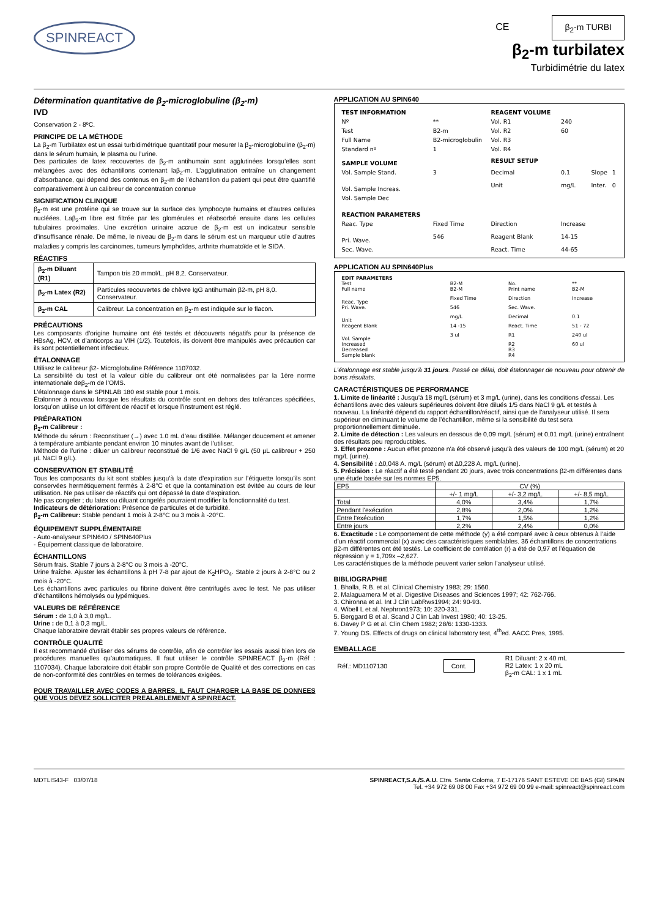SPINREACT
CE β<sub>2</sub>-m TURBI
β<sub>2</sub>-m turbilatex
Turbidimétrie du latex
Détermination quantitative de β<sub>2</sub>-microglobuline (β<sub>2</sub>-m)
IVD
Conservation 2 - 8ºC.
PRINCIPE DE LA MÉTHODE
La β<sub>2</sub>-m Turbilatex est un essai turbidimétrique quantitatif pour mesurer la β<sub>2</sub>-microglobuline (β<sub>2</sub>-m) dans le sérum humain, le plasma ou l’urine.
Des particules de latex recouvertes de β<sub>2</sub>-m antihumain sont agglutinées lorsqu’elles sont mélangées avec des échantillons contenant laβ<sub>2</sub>-m. L’agglutination entraîne un changement d’absorbance, qui dépend des contenus en β<sub>2</sub>-m de l’échantillon du patient qui peut être quantifié comparativement à un calibreur de concentration connue
SIGNIFICATION CLINIQUE
β<sub>2</sub>-m est une protéine qui se trouve sur la surface des lymphocyte humains et d’autres cellules nucléées. Laβ<sub>2</sub>-m libre est filtrée par les glomérules et réabsorbé ensuite dans les cellules tubulaires proximales. Une excrétion urinaire accrue de β<sub>2</sub>-m est un indicateur sensible d’insuffisance rénale. De même, le niveau de β<sub>2</sub>-m dans le sérum est un marqueur utile d’autres maladies y compris les carcinomes, tumeurs lymphoïdes, arthrite rhumatoïde et le SIDA.
RÉACTIFS
| β<sub>2</sub>-m Diluant (R1) | Tampon tris 20 mmol/L, pH 8,2. Conservateur. |
| β<sub>2</sub>-m Latex (R2) | Particules recouvertes de chèvre IgG antihumain β2-m, pH 8,0. Conservateur. |
| β<sub>2</sub>-m CAL | Calibreur. La concentration en β<sub>2</sub>-m est indiquée sur le flacon. |
PRÉCAUTIONS
Les composants d’origine humaine ont été testés et découverts négatifs pour la présence de HBsAg, HCV, et d’anticorps au VIH (1/2). Toutefois, ils doivent être manipulés avec précaution car ils sont potentiellement infectieux.
ÉTALONNAGE
Utilisez le calibreur β2- Microglobuline Référence 1107032.
La sensibilité du test et la valeur cible du calibreur ont été normalisées par la 1ère norme internationale deβ<sub>2</sub>-m de l’OMS.
L’étalonnage dans le SPINLAB 180 est stable pour 1 mois.
Étalonner à nouveau lorsque les résultats du contrôle sont en dehors des tolérances spécifiées, lorsqu’on utilise un lot différent de réactif et lorsque l’instrument est réglé.
PRÉPARATION
β<sub>2</sub>-m Calibreur :
Méthode du sérum : Reconstituer (→) avec 1.0 mL d’eau distillée. Mélanger doucement et amener à température ambiante pendant environ 10 minutes avant de l’utiliser.
Méthode de l’urine : diluer un calibreur reconstitué de 1/6 avec NaCl 9 g/L (50 µL calibreur + 250 µL NaCl 9 g/L).
CONSERVATION ET STABILITÉ
Tous les composants du kit sont stables jusqu’à la date d’expiration sur l’étiquette lorsqu’ils sont conservées hermétiquement fermés à 2-8°C et que la contamination est évitée au cours de leur utilisation. Ne pas utiliser de réactifs qui ont dépassé la date d’expiration.
Ne pas congeler ; du latex ou diluant congelés pourraient modifier la fonctionnalité du test.
Indicateurs de détérioration: Présence de particules et de turbidité.
β<sub>2</sub>-m Calibreur: Stable pendant 1 mois à 2-8°C ou 3 mois à -20°C.
ÉQUIPEMENT SUPPLÉMENTAIRE
- Auto-analyseur SPIN640 / SPIN640Plus
- Équipement classique de laboratoire.
ÉCHANTILLONS
Sérum frais. Stable 7 jours à 2-8°C ou 3 mois à -20°C.
Urine fraîche. Ajuster les échantillons à pH 7-8 par ajout de K<sub>2</sub>HPO<sub>4</sub>. Stable 2 jours à 2-8°C ou 2 mois à -20°C.
Les échantillons avec particules ou fibrine doivent être centrifugés avec le test. Ne pas utiliser d’échantillons hémolysés ou lypémiques.
VALEURS DE RÉFÉRENCE
Sérum : de 1,0 à 3,0 mg/L.
Urine : de 0,1 à 0,3 mg/L.
Chaque laboratoire devrait établir ses propres valeurs de référence.
CONTRÔLE QUALITÉ
Il est recommandé d'utiliser des sérums de contrôle, afin de contrôler les essais aussi bien lors de procédures manuelles qu'automatiques. Il faut utiliser le contrôle SPINREACT β<sub>2</sub>-m (Réf : 1107034). Chaque laboratoire doit établir son propre Contrôle de Qualité et des corrections en cas de non-conformité des contrôles en termes de tolérances exigées.
POUR TRAVAILLER AVEC CODES A BARRES, IL FAUT CHARGER LA BASE DE DONNEES QUE VOUS DEVEZ SOLLICITER PREALABLEMENT A SPINREACT.
APPLICATION AU SPIN640
| TEST INFORMATION | | REAGENT VOLUME | | | |
| Nº | ** | Vol. R1 | 240 | | |
| Test | B2-m | Vol. R2 | 60 | | |
| Full Name | B2-microglobulin | Vol. R3 | | | |
| Standard nº | 1 | Vol. R4 | | | |
| SAMPLE VOLUME | | RESULT SETUP | | | |
| Vol. Sample Stand. | 3 | Decimal | 0.1 | Slope | 1 |
| Vol. Sample Increas. | | Unit | mg/L | Inter. | 0 |
| Vol. Sample Dec | | | | | |
| REACTION PARAMETERS | | | | | |
| Reac. Type | Fixed Time | Direction | Increase | | |
| Pri. Wave. | 546 | Reagent Blank | 14-15 | | |
| Sec. Wave. | | React. Time | 44-65 | | |
APPLICATION AU SPIN640Plus
| EDIT PARAMETERS | | | |
| Test | B2-M | No. | ** |
| Full name | B2-M | Print name | B2-M |
| Reac. Type | Fixed Time | Direction | Increase |
| Pri. Wave. | 546 | Sec. Wave. | |
| Unit | mg/L | Decimal | 0.1 |
| Reagent Blank | 14 -15 | React. Time | 51 - 72 |
| Vol. Sample | 3 ul | R1 | 240 ul |
| Increased | | R2 | 60 ul |
| Decreased | | R3 | |
| Sample blank | | R4 | |
L’étalonnage est stable jusqu’à 31 jours. Passé ce délai, doit étalonnager de nouveau pour obtenir de bons résultats.
CARACTÉRISTIQUES DE PERFORMANCE
1. Limite de linéarité : Jusqu'à 18 mg/L (sérum) et 3 mg/L (urine), dans les conditions d'essai. Les échantillons avec des valeurs supérieures doivent être dilués 1/5 dans NaCl 9 g/L et testés à nouveau. La linéarité dépend du rapport échantillon/réactif, ainsi que de l'analyseur utilisé. Il sera supérieur en diminuant le volume de l’échantillon, même si la sensibilité du test sera proportionnellement diminuée.
2. Limite de détection : Les valeurs en dessous de 0,09 mg/L (sérum) et 0,01 mg/L (urine) entraînent des résultats peu reproductibles.
3. Effet prozone : Aucun effet prozone n'a été observé jusqu'à des valeurs de 100 mg/L (sérum) et 20 mg/L (urine).
4. Sensibilité : ∆0,048 A. mg/L (sérum) et ∆0,228 A. mg/L (urine).
5. Précision : Le réactif a été testé pendant 20 jours, avec trois concentrations β2-m différentes dans une étude basée sur les normes EP5.
| EP5 | CV (%) | | |
| | +/- 1 mg/L | +/- 3,2 mg/L | +/- 8,5 mg/L |
| Total | 4,0% | 3,4% | 1,7% |
| Pendant l'exécution | 2,8% | 2,0% | 1,2% |
| Entre l'exécution | 1,7% | 1,5% | 1,2% |
| Entre jours | 2,2% | 2,4% | 0,0% |
6. Exactitude : Le comportement de cette méthode (y) a été comparé avec à ceux obtenus à l’aide d’un réactif commercial (x) avec des caractéristiques semblables. 36 échantillons de concentrations β2-m différentes ont été testés. Le coefficient de corrélation (r) a été de 0,97 et l’équation de régression y = 1,709x –2,627.
Les caractéristiques de la méthode peuvent varier selon l’analyseur utilisé.
BIBLIOGRAPHIE
1. Bhalla, R.B. et al. Clinical Chemistry 1983; 29: 1560.
2. Malaguarnera M et al. Digestive Diseases and Sciences 1997; 42: 762-766.
3. Chironna et al. Int J Clin LabRws1994; 24: 90-93.
4. Wibell L et al. Nephron1973; 10: 320-331.
5. Berggard B et al. Scand J Clin Lab Invest 1980; 40: 13-25.
6. Davey P G et al. Clin Chem 1982; 28/6: 1330-1333.
7. Young DS. Effects of drugs on clinical laboratory test, 4<sup>th</sup>ed. AACC Pres, 1995.
EMBALLAGE
| Réf.: MD1107130 | Cont. | R1 Diluant: 2 x 40 mL R2 Latex: 1 x 20 mL β<sub>2</sub>-m CAL: 1 x 1 mL |
MDTLIS43-F 03/07/18 SPINREACT,S.A./S.A.U. Ctra. Santa Coloma, 7 E-17176 SANT ESTEVE DE BAS (GI) SPAIN
Tel. +34 972 69 08 00 Fax +34 972 69 00 99 e-mail: spinreact@spinreact.com